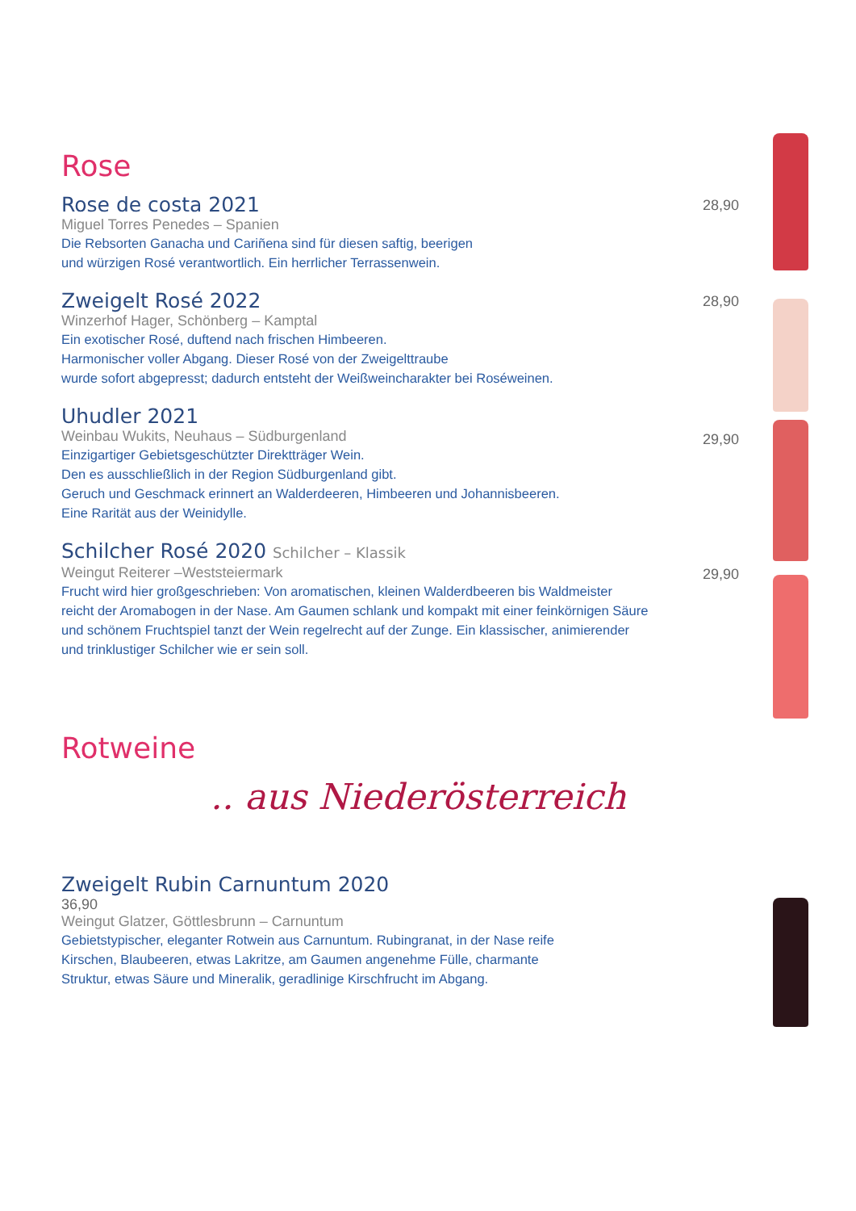Rose
Rose de costa 2021
28,90
Miguel Torres Penedes – Spanien
Die Rebsorten Ganacha und Cariñena sind für diesen saftig, beerigen
und würzigen Rosé verantwortlich. Ein herrlicher Terrassenwein.
Zweigelt Rosé 2022
28,90
Winzerhof Hager, Schönberg – Kamptal
Ein exotischer Rosé, duftend nach frischen Himbeeren.
Harmonischer voller Abgang. Dieser Rosé von der Zweigelttraube
wurde sofort abgepresst; dadurch entsteht der Weißweincharakter bei Roséweinen.
Uhudler 2021
29,90
Weinbau Wukits, Neuhaus – Südburgenland
Einzigartiger Gebietsgeschützter Direktträger Wein.
Den es ausschließlich in der Region Südburgenland gibt.
Geruch und Geschmack erinnert an Walderdeeren, Himbeeren und Johannisbeeren.
Eine Rarität aus der Weinidylle.
Schilcher Rosé 2020 Schilcher – Klassik
29,90
Weingut Reiterer –Weststeiermark
Frucht wird hier großgeschrieben: Von aromatischen, kleinen Walderdbeeren bis Waldmeister
reicht der Aromabogen in der Nase. Am Gaumen schlank und kompakt mit einer feinkörnigen Säure
und schönem Fruchtspiel tanzt der Wein regelrecht auf der Zunge. Ein klassischer, animierender
und trinklustiger Schilcher wie er sein soll.
Rotweine
.. aus Niederösterreich
Zweigelt Rubin Carnuntum 2020
36,90
Weingut Glatzer, Göttlesbrunn – Carnuntum
Gebietstypischer, eleganter Rotwein aus Carnuntum. Rubingranat, in der Nase reife
Kirschen, Blaubeeren, etwas Lakritze, am Gaumen angenehme Fülle, charmante
Struktur, etwas Säure und Mineralik, geradlinige Kirschfrucht im Abgang.